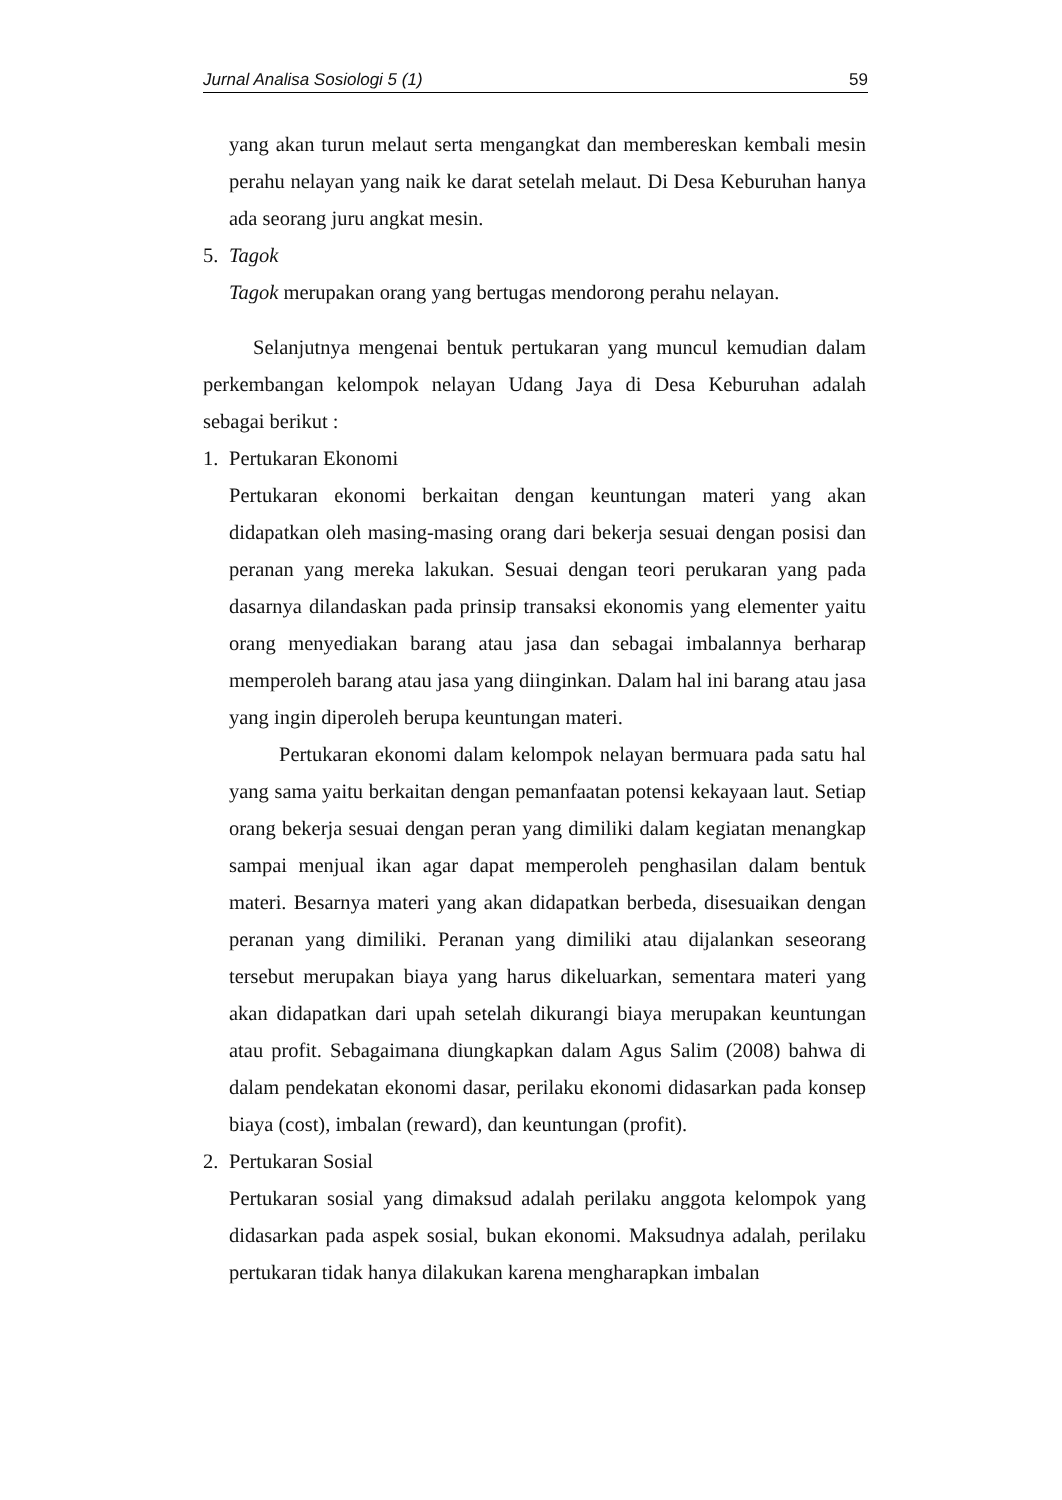Jurnal Analisa Sosiologi 5 (1) 59
yang akan turun melaut serta mengangkat dan membereskan kembali mesin perahu nelayan yang naik ke darat setelah melaut. Di Desa Keburuhan hanya ada seorang juru angkat mesin.
5. Tagok
Tagok merupakan orang yang bertugas mendorong perahu nelayan.
Selanjutnya mengenai bentuk pertukaran yang muncul kemudian dalam perkembangan kelompok nelayan Udang Jaya di Desa Keburuhan adalah sebagai berikut :
1. Pertukaran Ekonomi
Pertukaran ekonomi berkaitan dengan keuntungan materi yang akan didapatkan oleh masing-masing orang dari bekerja sesuai dengan posisi dan peranan yang mereka lakukan. Sesuai dengan teori perukaran yang pada dasarnya dilandaskan pada prinsip transaksi ekonomis yang elementer yaitu orang menyediakan barang atau jasa dan sebagai imbalannya berharap memperoleh barang atau jasa yang diinginkan. Dalam hal ini barang atau jasa yang ingin diperoleh berupa keuntungan materi.
Pertukaran ekonomi dalam kelompok nelayan bermuara pada satu hal yang sama yaitu berkaitan dengan pemanfaatan potensi kekayaan laut. Setiap orang bekerja sesuai dengan peran yang dimiliki dalam kegiatan menangkap sampai menjual ikan agar dapat memperoleh penghasilan dalam bentuk materi. Besarnya materi yang akan didapatkan berbeda, disesuaikan dengan peranan yang dimiliki. Peranan yang dimiliki atau dijalankan seseorang tersebut merupakan biaya yang harus dikeluarkan, sementara materi yang akan didapatkan dari upah setelah dikurangi biaya merupakan keuntungan atau profit. Sebagaimana diungkapkan dalam Agus Salim (2008) bahwa di dalam pendekatan ekonomi dasar, perilaku ekonomi didasarkan pada konsep biaya (cost), imbalan (reward), dan keuntungan (profit).
2. Pertukaran Sosial
Pertukaran sosial yang dimaksud adalah perilaku anggota kelompok yang didasarkan pada aspek sosial, bukan ekonomi. Maksudnya adalah, perilaku pertukaran tidak hanya dilakukan karena mengharapkan imbalan